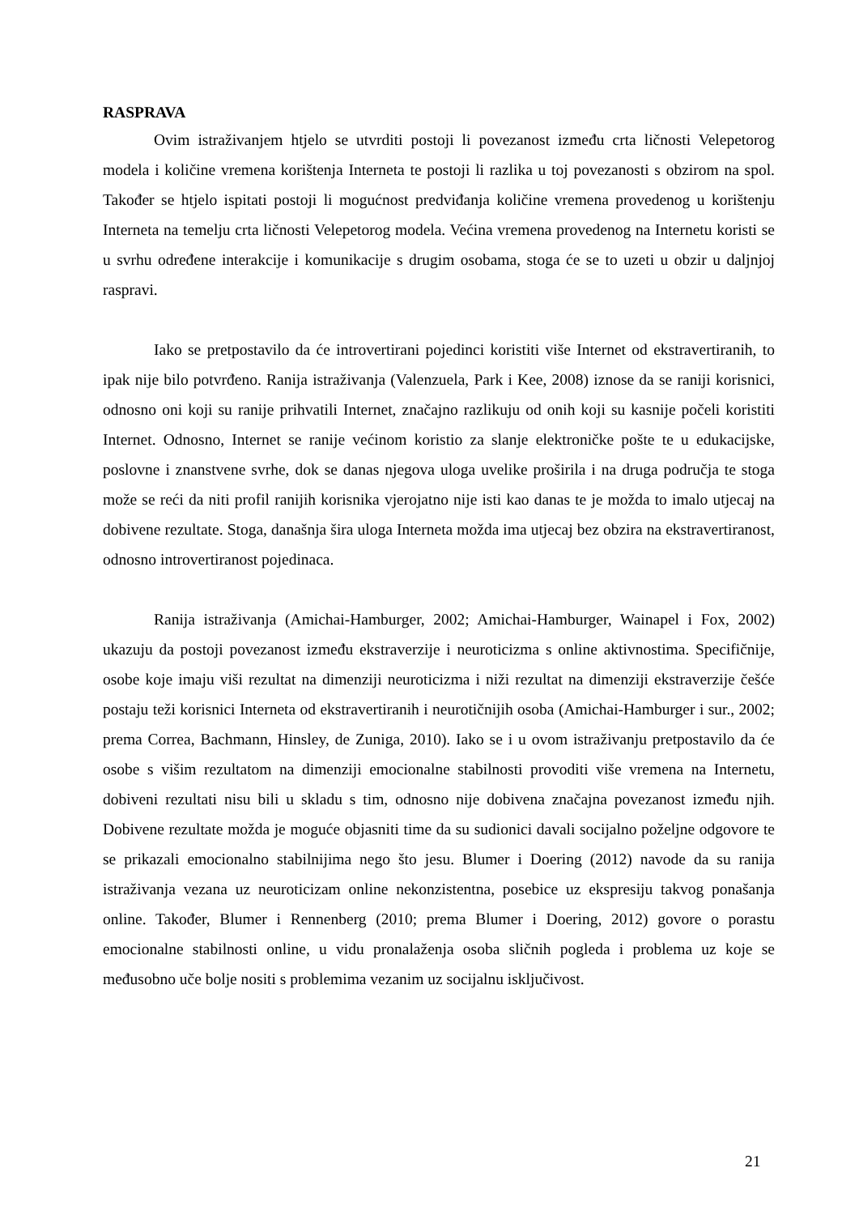RASPRAVA
Ovim istraživanjem htjelo se utvrditi postoji li povezanost između crta ličnosti Velepetorog modela i količine vremena korištenja Interneta te postoji li razlika u toj povezanosti s obzirom na spol. Također se htjelo ispitati postoji li mogućnost predviđanja količine vremena provedenog u korištenju Interneta na temelju crta ličnosti Velepetorog modela. Većina vremena provedenog na Internetu koristi se u svrhu određene interakcije i komunikacije s drugim osobama, stoga će se to uzeti u obzir u daljnjoj raspravi.
Iako se pretpostavilo da će introvertirani pojedinci koristiti više Internet od ekstravertiranih, to ipak nije bilo potvrđeno. Ranija istraživanja (Valenzuela, Park i Kee, 2008) iznose da se raniji korisnici, odnosno oni koji su ranije prihvatili Internet, značajno razlikuju od onih koji su kasnije počeli koristiti Internet. Odnosno, Internet se ranije većinom koristio za slanje elektroničke pošte te u edukacijske, poslovne i znanstvene svrhe, dok se danas njegova uloga uvelike proširila i na druga područja te stoga može se reći da niti profil ranijih korisnika vjerojatno nije isti kao danas te je možda to imalo utjecaj na dobivene rezultate. Stoga, današnja šira uloga Interneta možda ima utjecaj bez obzira na ekstravertiranost, odnosno introvertiranost pojedinaca.
Ranija istraživanja (Amichai-Hamburger, 2002; Amichai-Hamburger, Wainapel i Fox, 2002) ukazuju da postoji povezanost između ekstraverzije i neuroticizma s online aktivnostima. Specifičnije, osobe koje imaju viši rezultat na dimenziji neuroticizma i niži rezultat na dimenziji ekstraverzije češće postaju teži korisnici Interneta od ekstravertiranih i neurotičnijih osoba (Amichai-Hamburger i sur., 2002; prema Correa, Bachmann, Hinsley, de Zuniga, 2010). Iako se i u ovom istraživanju pretpostavilo da će osobe s višim rezultatom na dimenziji emocionalne stabilnosti provoditi više vremena na Internetu, dobiveni rezultati nisu bili u skladu s tim, odnosno nije dobivena značajna povezanost između njih. Dobivene rezultate možda je moguće objasniti time da su sudionici davali socijalno poželjne odgovore te se prikazali emocionalno stabilnijima nego što jesu. Blumer i Doering (2012) navode da su ranija istraživanja vezana uz neuroticizam online nekonzistentna, posebice uz ekspresiju takvog ponašanja online. Također, Blumer i Rennenberg (2010; prema Blumer i Doering, 2012) govore o porastu emocionalne stabilnosti online, u vidu pronalaženja osoba sličnih pogleda i problema uz koje se međusobno uče bolje nositi s problemima vezanim uz socijalnu isključivost.
21